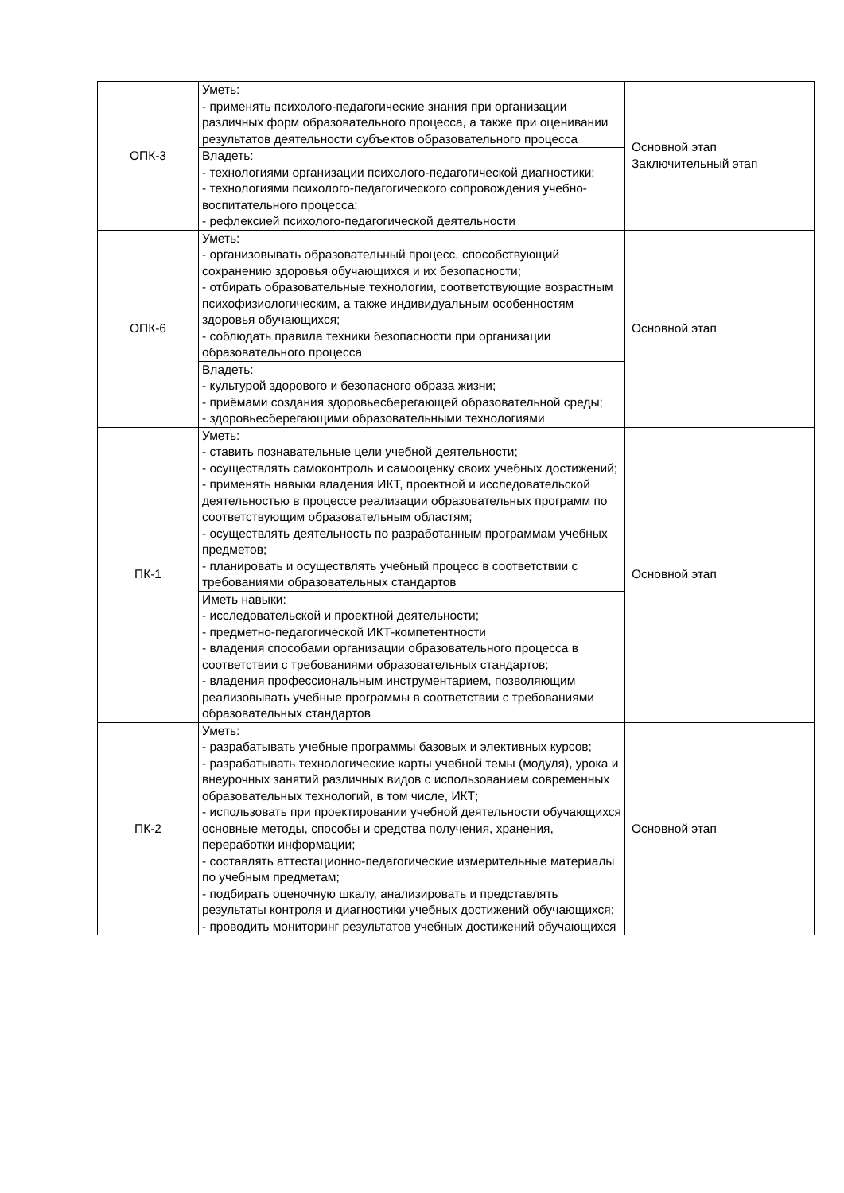| ОПК-3 | Уметь: - применять психолого-педагогические знания при организации различных форм образовательного процесса, а также при оценивании результатов деятельности субъектов образовательного процесса | Основной этап Заключительный этап |
| | Владеть: - технологиями организации психолого-педагогической диагностики; - технологиями психолого-педагогического сопровождения учебно-воспитательного процесса; - рефлексией психолого-педагогической деятельности | |
| ОПК-6 | Уметь: - организовывать образовательный процесс, способствующий сохранению здоровья обучающихся и их безопасности; - отбирать образовательные технологии, соответствующие возрастным психофизиологическим, а также индивидуальным особенностям здоровья обучающихся; - соблюдать правила техники безопасности при организации образовательного процесса | Основной этап |
| | Владеть: - культурой здорового и безопасного образа жизни; - приёмами создания здоровьесберегающей образовательной среды; - здоровьесберегающими образовательными технологиями | |
| ПК-1 | Уметь: - ставить познавательные цели учебной деятельности; - осуществлять самоконтроль и самооценку своих учебных достижений; - применять навыки владения ИКТ, проектной и исследовательской деятельностью в процессе реализации образовательных программ по соответствующим образовательным областям; - осуществлять деятельность по разработанным программам учебных предметов; - планировать и осуществлять учебный процесс в соответствии с требованиями образовательных стандартов | Основной этап |
| | Иметь навыки: - исследовательской и проектной деятельности; - предметно-педагогической ИКТ-компетентности - владения способами организации образовательного процесса в соответствии с требованиями образовательных стандартов; - владения профессиональным инструментарием, позволяющим реализовывать учебные программы в соответствии с требованиями образовательных стандартов | |
| ПК-2 | Уметь: - разрабатывать учебные программы базовых и элективных курсов; - разрабатывать технологические карты учебной темы (модуля), урока и внеурочных занятий различных видов с использованием современных образовательных технологий, в том числе, ИКТ; - использовать при проектировании учебной деятельности обучающихся основные методы, способы и средства получения, хранения, переработки информации; - составлять аттестационно-педагогические измерительные материалы по учебным предметам; - подбирать оценочную шкалу, анализировать и представлять результаты контроля и диагностики учебных достижений обучающихся; - проводить мониторинг результатов учебных достижений обучающихся | Основной этап |